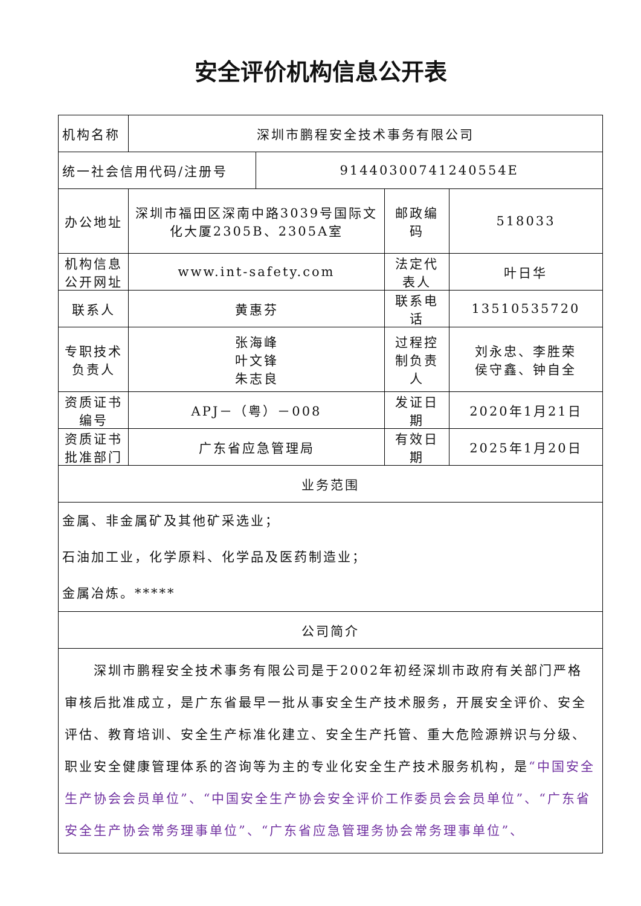安全评价机构信息公开表
| 机构名称 | 深圳市鹏程安全技术事务有限公司 | | | |
| 统一社会信用代码/注册号 | | 91440300741240554E | | |
| 办公地址 | 深圳市福田区深南中路3039号国际文化大厦2305B、2305A室 | | 邮政编码 | 518033 |
| 机构信息公开网址 | www.int-safety.com | | 法定代表人 | 叶日华 |
| 联系人 | 黄惠芬 | | 联系电话 | 13510535720 |
| 专职技术负责人 | 张海峰 叶文锋 朱志良 | | 过程控制负责人 | 刘永忠、李胜荣 侯守鑫、钟自全 |
| 资质证书编号 | APJ－（粤）－008 | | 发证日期 | 2020年1月21日 |
| 资质证书批准部门 | 广东省应急管理局 | | 有效日期 | 2025年1月20日 |
| 业务范围 | | | | |
| 金属、非金属矿及其他矿采选业； 石油加工业，化学原料、化学品及医药制造业； 金属冶炼。***** | | | | |
| 公司简介 | | | | |
| 深圳市鹏程安全技术事务有限公司是于2002年初经深圳市政府有关部门严格审核后批准成立，是广东省最早一批从事安全生产技术服务，开展安全评价、安全评估、教育培训、安全生产标准化建立、安全生产托管、重大危险源辨识与分级、职业安全健康管理体系的咨询等为主的专业化安全生产技术服务机构，是 “中国安全生产协会会员单位”、“中国安全生产协会安全评价工作委员会会员单位”、“广东省安全生产协会常务理事单位”、“广东省应急管理务协会常务理事单位”、 | | | | |